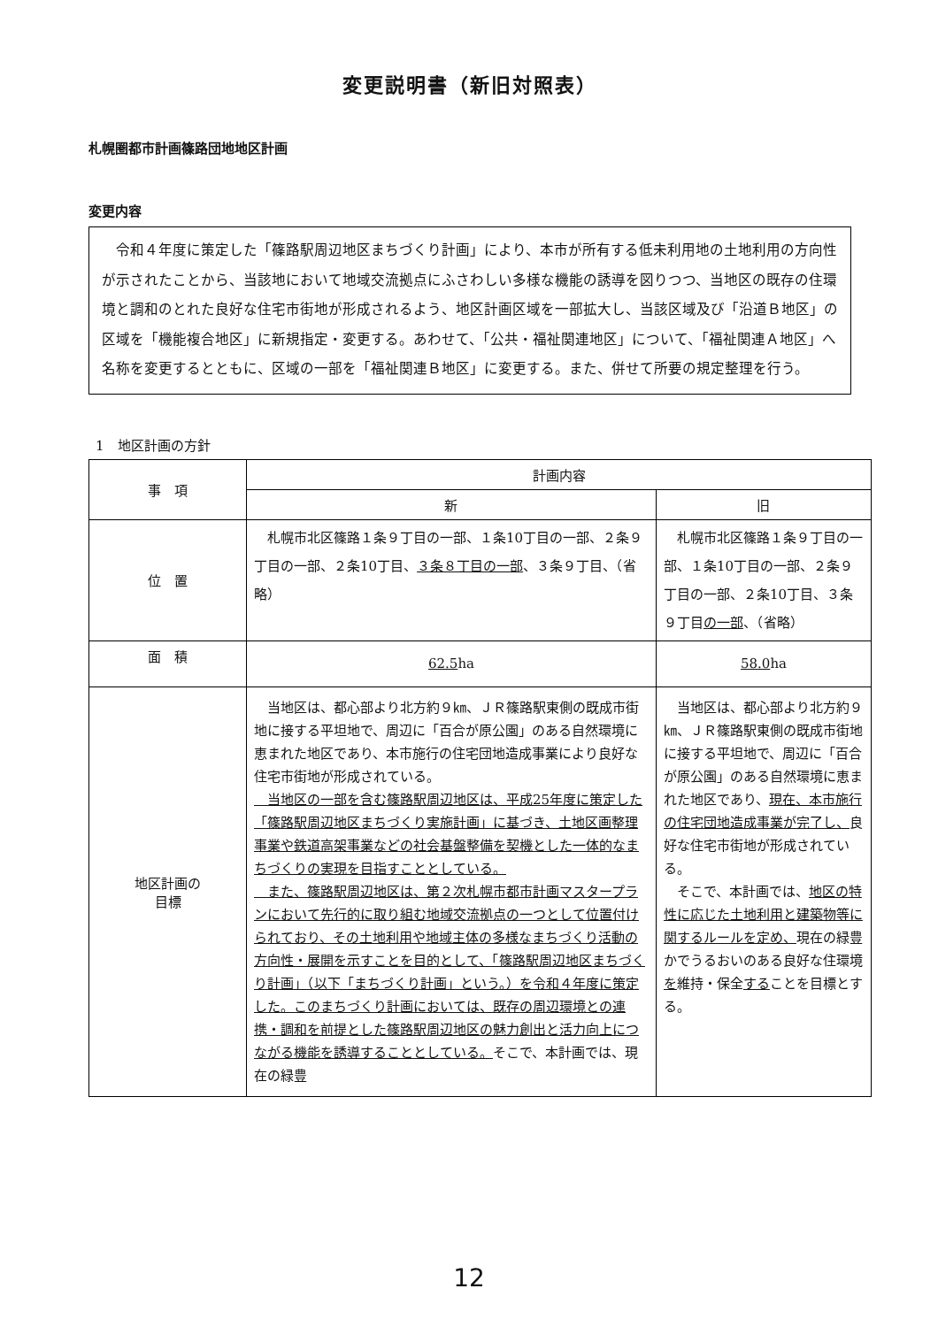変更説明書（新旧対照表）
札幌圏都市計画篠路団地地区計画
変更内容
令和４年度に策定した「篠路駅周辺地区まちづくり計画」により、本市が所有する低未利用地の土地利用の方向性が示されたことから、当該地において地域交流拠点にふさわしい多様な機能の誘導を図りつつ、当地区の既存の住環境と調和のとれた良好な住宅市街地が形成されるよう、地区計画区域を一部拡大し、当該区域及び「沿道Ｂ地区」の区域を「機能複合地区」に新規指定・変更する。あわせて、「公共・福祉関連地区」について、「福祉関連Ａ地区」へ名称を変更するとともに、区域の一部を「福祉関連Ｂ地区」に変更する。また、併せて所要の規定整理を行う。
1　地区計画の方針
| 事 項 | 計画内容 | |
| --- | --- | --- |
| | 新 | 旧 |
| 位 置 | 札幌市北区篠路１条９丁目の一部、１条10丁目の一部、２条９丁目の一部、２条10丁目、 ３条８丁目の一部 、３条９丁目、（省略） | 札幌市北区篠路１条９丁目の一部、１条10丁目の一部、２条９丁目の一部、２条10丁目、３条９丁目 の一部 、（省略） |
| 面 積 | 62.5 ha | 58.0 ha |
| 地区計画の 目標 | 当地区は、都心部より北方約９㎞、ＪＲ篠路駅東側の既成市街地に接する平坦地で、周辺に「百合が原公園」のある自然環境に恵まれた地区であり、本市施行の住宅団地造成事業により良好な住宅市街地が形成されている。 当地区の一部を含む篠路駅周辺地区は、平成25年度に策定した「篠路駅周辺地区まちづくり実施計画」に基づき、土地区画整理事業や鉄道高架事業などの社会基盤整備を契機とした一体的なまちづくりの実現を目指すこととしている。 また、篠路駅周辺地区は、第２次札幌市都市計画マスタープランにおいて先行的に取り組む地域交流拠点の一つとして位置付けられており、その土地利用や地域主体の多様なまちづくり活動の方向性・展開を示すことを目的として、「篠路駅周辺地区まちづくり計画」（以下「まちづくり計画」という。）を令和４年度に策定した。このまちづくり計画においては、既存の周辺環境との連携・調和を前提とした篠路駅周辺地区の魅力創出と活力向上につながる機能を誘導することとしている。 そこで、本計画では、現在の緑豊 | 当地区は、都心部より北方約９㎞、ＪＲ篠路駅東側の既成市街地に接する平坦地で、周辺に「百合が原公園」のある自然環境に恵まれた地区であり、 現在、本市施行の住宅団地造成事業が完了し、 良好な住宅市街地が形成されている。 そこで、本計画では、 地区の特性に応じた土地利用と建築物等に関するルールを定め、 現在の緑豊かでうるおいのある良好な住環境 を 維持・保全 する ことを目標とする。 |
12